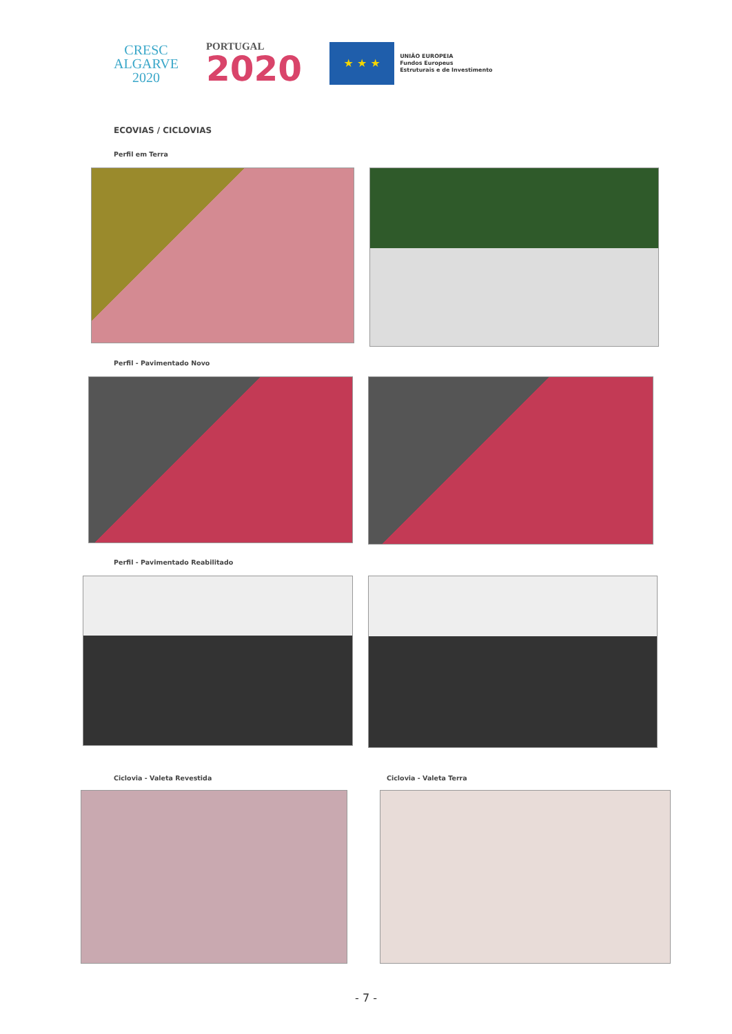CRESC
ALGARVE
2020
PORTUGAL
2020
★ ★ ★
UNIÃO EUROPEIA
Fundos Europeus
Estruturais e de Investimento
ECOVIAS / CICLOVIAS
Perfil em Terra
Perfil - Pavimentado Novo
Perfil - Pavimentado Reabilitado
Ciclovia - Valeta Revestida Ciclovia - Valeta Terra
- 7 -